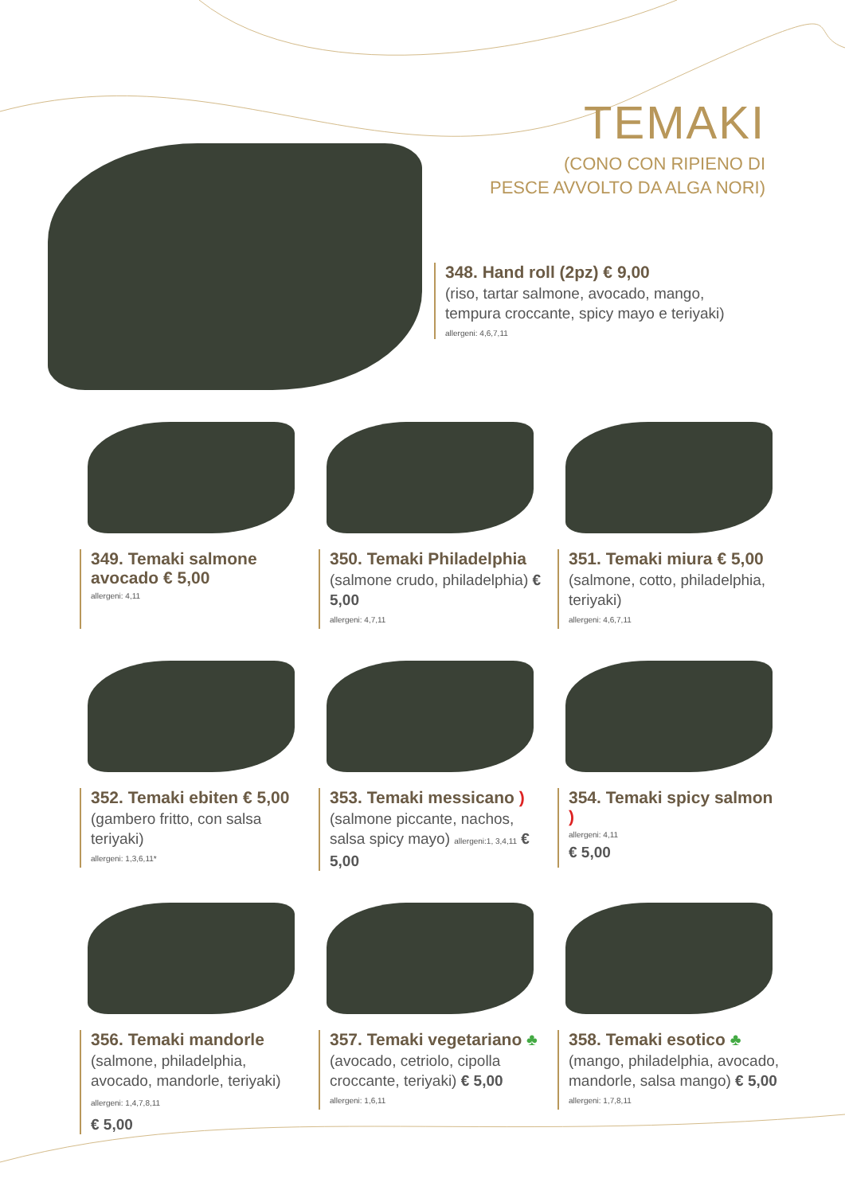TEMAKI
(CONO CON RIPIENO DI
PESCE AVVOLTO DA ALGA NORI)
348. Hand roll (2pz) € 9,00
(riso, tartar salmone, avocado, mango,
tempura croccante, spicy mayo e teriyaki)
allergeni: 4,6,7,11
349. Temaki salmone avocado € 5,00
allergeni: 4,11
350. Temaki Philadelphia
(salmone crudo, philadelphia) € 5,00
allergeni: 4,7,11
351. Temaki miura € 5,00
(salmone, cotto, philadelphia, teriyaki)
allergeni: 4,6,7,11
352. Temaki ebiten € 5,00
(gambero fritto, con salsa teriyaki)
allergeni: 1,3,6,11*
353. Temaki messicano )
(salmone piccante, nachos, salsa spicy mayo) allergeni:1, 3,4,11 € 5,00
354. Temaki spicy salmon )
allergeni: 4,11
€ 5,00
356. Temaki mandorle
(salmone, philadelphia, avocado, mandorle, teriyaki) allergeni: 1,4,7,8,11
€ 5,00
357. Temaki vegetariano ♣
(avocado, cetriolo, cipolla croccante, teriyaki) € 5,00
allergeni: 1,6,11
358. Temaki esotico ♣
(mango, philadelphia, avocado, mandorle, salsa mango) € 5,00
allergeni: 1,7,8,11